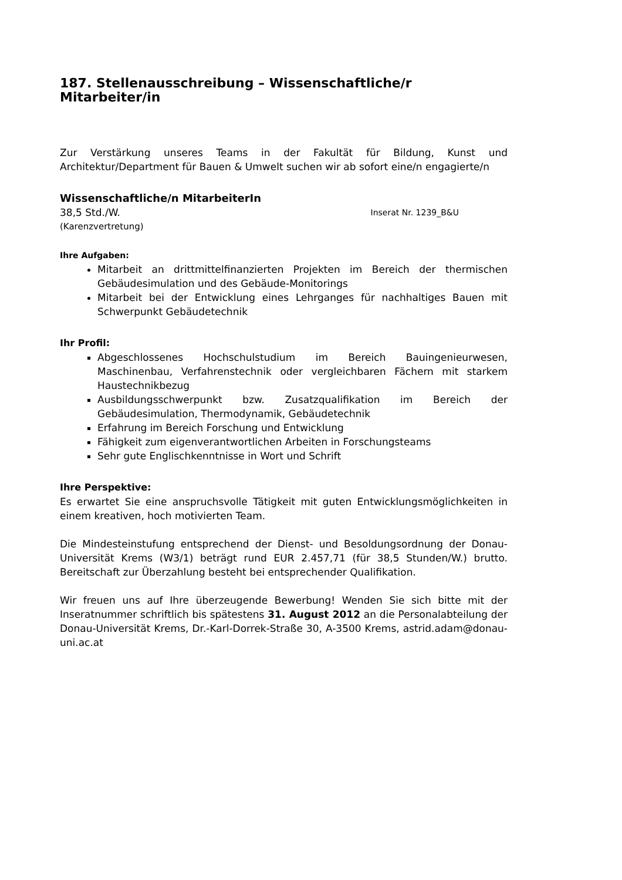187. Stellenausschreibung – Wissenschaftliche/r Mitarbeiter/in
Zur Verstärkung unseres Teams in der Fakultät für Bildung, Kunst und Architektur/Department für Bauen & Umwelt suchen wir ab sofort eine/n engagierte/n
Wissenschaftliche/n MitarbeiterIn
38,5 Std./W. Inserat Nr. 1239_B&U
(Karenzvertretung)
Ihre Aufgaben:
Mitarbeit an drittmittelfinanzierten Projekten im Bereich der thermischen Gebäudesimulation und des Gebäude-Monitorings
Mitarbeit bei der Entwicklung eines Lehrganges für nachhaltiges Bauen mit Schwerpunkt Gebäudetechnik
Ihr Profil:
Abgeschlossenes Hochschulstudium im Bereich Bauingenieurwesen, Maschinenbau, Verfahrenstechnik oder vergleichbaren Fächern mit starkem Haustechnikbezug
Ausbildungsschwerpunkt bzw. Zusatzqualifikation im Bereich der Gebäudesimulation, Thermodynamik, Gebäudetechnik
Erfahrung im Bereich Forschung und Entwicklung
Fähigkeit zum eigenverantwortlichen Arbeiten in Forschungsteams
Sehr gute Englischkenntnisse in Wort und Schrift
Ihre Perspektive:
Es erwartet Sie eine anspruchsvolle Tätigkeit mit guten Entwicklungsmöglichkeiten in einem kreativen, hoch motivierten Team.
Die Mindesteinstufung entsprechend der Dienst- und Besoldungsordnung der Donau-Universität Krems (W3/1) beträgt rund EUR 2.457,71 (für 38,5 Stunden/W.) brutto. Bereitschaft zur Überzahlung besteht bei entsprechender Qualifikation.
Wir freuen uns auf Ihre überzeugende Bewerbung! Wenden Sie sich bitte mit der Inseratnummer schriftlich bis spätestens 31. August 2012 an die Personalabteilung der Donau-Universität Krems, Dr.-Karl-Dorrek-Straße 30, A-3500 Krems, astrid.adam@donau-uni.ac.at